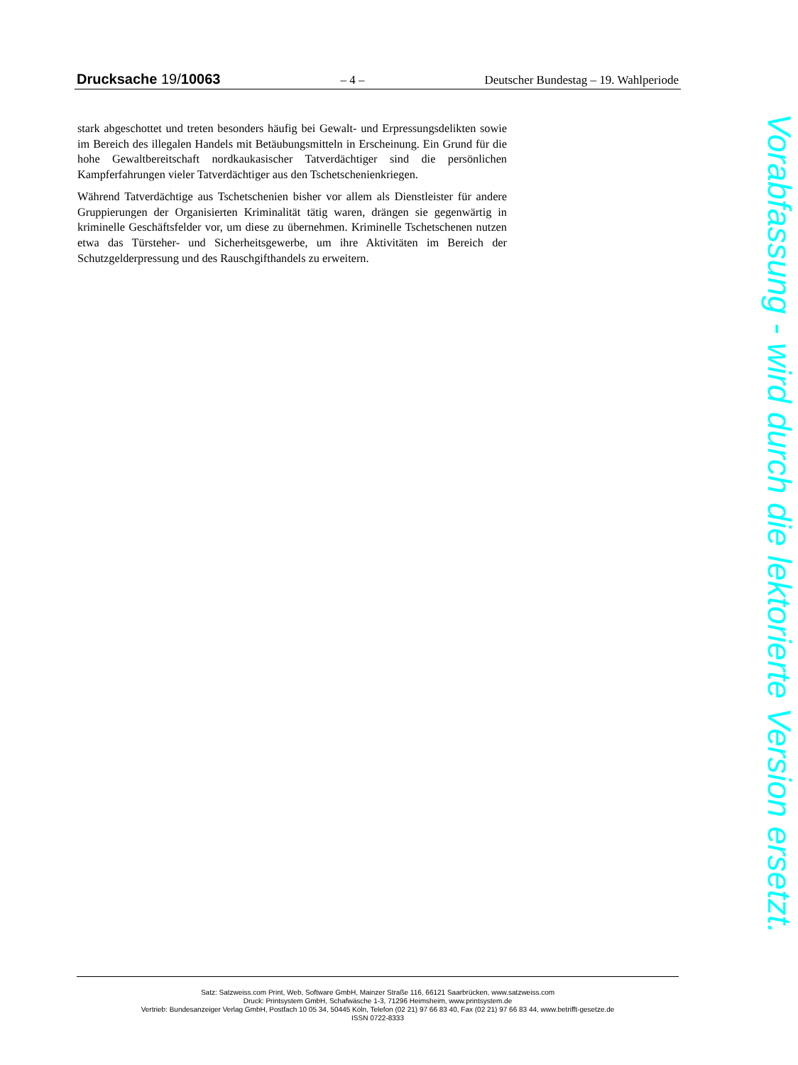Drucksache 19/10063 – 4 – Deutscher Bundestag – 19. Wahlperiode
stark abgeschottet und treten besonders häufig bei Gewalt- und Erpressungsdelikten sowie im Bereich des illegalen Handels mit Betäubungsmitteln in Erscheinung. Ein Grund für die hohe Gewaltbereitschaft nordkaukasischer Tatverdächtiger sind die persönlichen Kampferfahrungen vieler Tatverdächtiger aus den Tschetschenienkriegen.
Während Tatverdächtige aus Tschetschenien bisher vor allem als Dienstleister für andere Gruppierungen der Organisierten Kriminalität tätig waren, drängen sie gegenwärtig in kriminelle Geschäftsfelder vor, um diese zu übernehmen. Kriminelle Tschetschenen nutzen etwa das Türsteher- und Sicherheitsgewerbe, um ihre Aktivitäten im Bereich der Schutzgelderpressung und des Rauschgifthandels zu erweitern.
Vorabfassung - wird durch die lektorierte Version ersetzt.
Satz: Satzweiss.com Print, Web, Software GmbH, Mainzer Straße 116, 66121 Saarbrücken, www.satzweiss.com
Druck: Printsystem GmbH, Schafwäsche 1-3, 71296 Heimsheim, www.printsystem.de
Vertrieb: Bundesanzeiger Verlag GmbH, Postfach 10 05 34, 50445 Köln, Telefon (02 21) 97 66 83 40, Fax (02 21) 97 66 83 44, www.betrifft-gesetze.de
ISSN 0722-8333